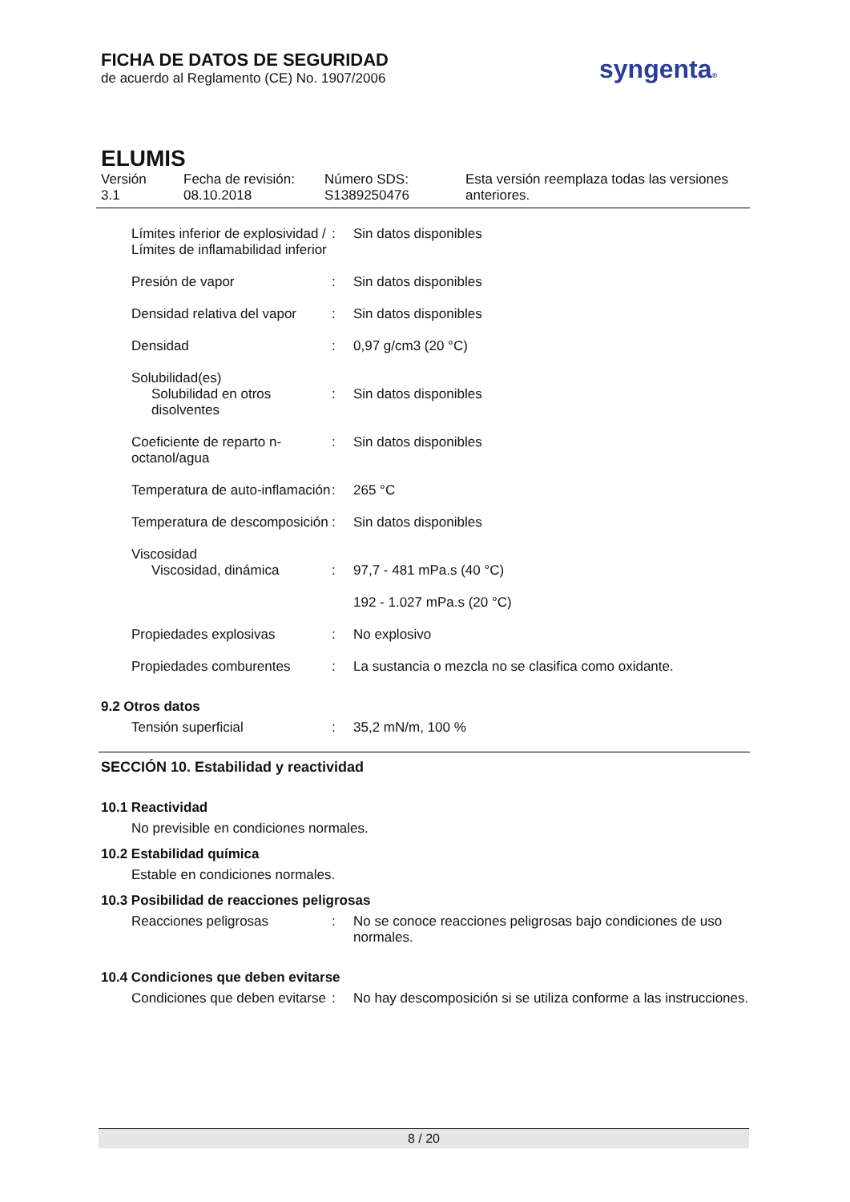FICHA DE DATOS DE SEGURIDAD
de acuerdo al Reglamento (CE) No. 1907/2006
syngenta®
ELUMIS
Versión
3.1
Fecha de revisión:
08.10.2018
Número SDS:
S1389250476
Esta versión reemplaza todas las versiones
anteriores.
| Límites inferior de explosividad / Límites de inflamabilidad inferior | : | Sin datos disponibles |
| Presión de vapor | : | Sin datos disponibles |
| Densidad relativa del vapor | : | Sin datos disponibles |
| Densidad | : | 0,97 g/cm3 (20 °C) |
| Solubilidad(es) | | |
| Solubilidad en otros disolventes | : | Sin datos disponibles |
| Coeficiente de reparto n-octanol/agua | : | Sin datos disponibles |
| Temperatura de auto-inflamación | : | 265 °C |
| Temperatura de descomposición | : | Sin datos disponibles |
| Viscosidad | | |
| Viscosidad, dinámica | : | 97,7 - 481 mPa.s (40 °C) |
| | | 192 - 1.027 mPa.s (20 °C) |
| Propiedades explosivas | : | No explosivo |
| Propiedades comburentes | : | La sustancia o mezcla no se clasifica como oxidante. |
9.2 Otros datos
| Tensión superficial | : | 35,2 mN/m, 100 % |
SECCIÓN 10. Estabilidad y reactividad
10.1 Reactividad
No previsible en condiciones normales.
10.2 Estabilidad química
Estable en condiciones normales.
10.3 Posibilidad de reacciones peligrosas
| Reacciones peligrosas | : | No se conoce reacciones peligrosas bajo condiciones de uso normales. |
10.4 Condiciones que deben evitarse
| Condiciones que deben evitarse | : | No hay descomposición si se utiliza conforme a las instrucciones. |
8 / 20